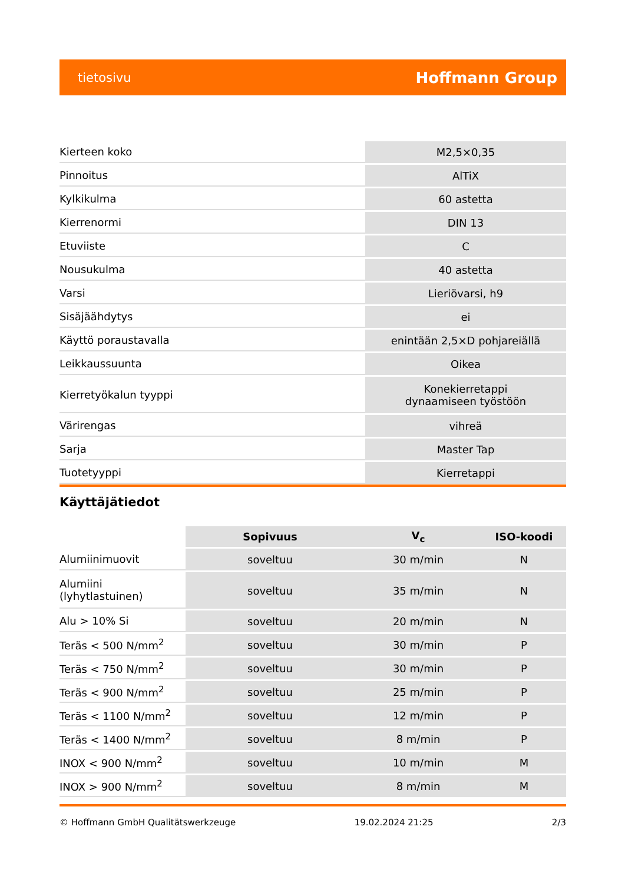tietosivu Hoffmann Group
| Kierteen koko | M2,5×0,35 |
| Pinnoitus | AlTiX |
| Kylkikulma | 60 astetta |
| Kierrenormi | DIN 13 |
| Etuviiste | C |
| Nousukulma | 40 astetta |
| Varsi | Lieriövarsi, h9 |
| Sisäjäähdytys | ei |
| Käyttö poraustavalla | enintään 2,5×D pohjareiällä |
| Leikkaussuunta | Oikea |
| Kierretyökalun tyyppi | Konekierretappi dynaamiseen työstöön |
| Värirengas | vihreä |
| Sarja | Master Tap |
| Tuotetyyppi | Kierretappi |
Käyttäjätiedot
| | Sopivuus | V<sub>c</sub> | ISO-koodi |
| --- | --- | --- | --- |
| Alumiinimuovit | soveltuu | 30 m/min | N |
| Alumiini (lyhytlastuinen) | soveltuu | 35 m/min | N |
| Alu > 10% Si | soveltuu | 20 m/min | N |
| Teräs < 500 N/mm<sup>2</sup> | soveltuu | 30 m/min | P |
| Teräs < 750 N/mm<sup>2</sup> | soveltuu | 30 m/min | P |
| Teräs < 900 N/mm<sup>2</sup> | soveltuu | 25 m/min | P |
| Teräs < 1100 N/mm<sup>2</sup> | soveltuu | 12 m/min | P |
| Teräs < 1400 N/mm<sup>2</sup> | soveltuu | 8 m/min | P |
| INOX < 900 N/mm<sup>2</sup> | soveltuu | 10 m/min | M |
| INOX > 900 N/mm<sup>2</sup> | soveltuu | 8 m/min | M |
© Hoffmann GmbH Qualitätswerkzeuge 19.02.2024 21:25 2/3